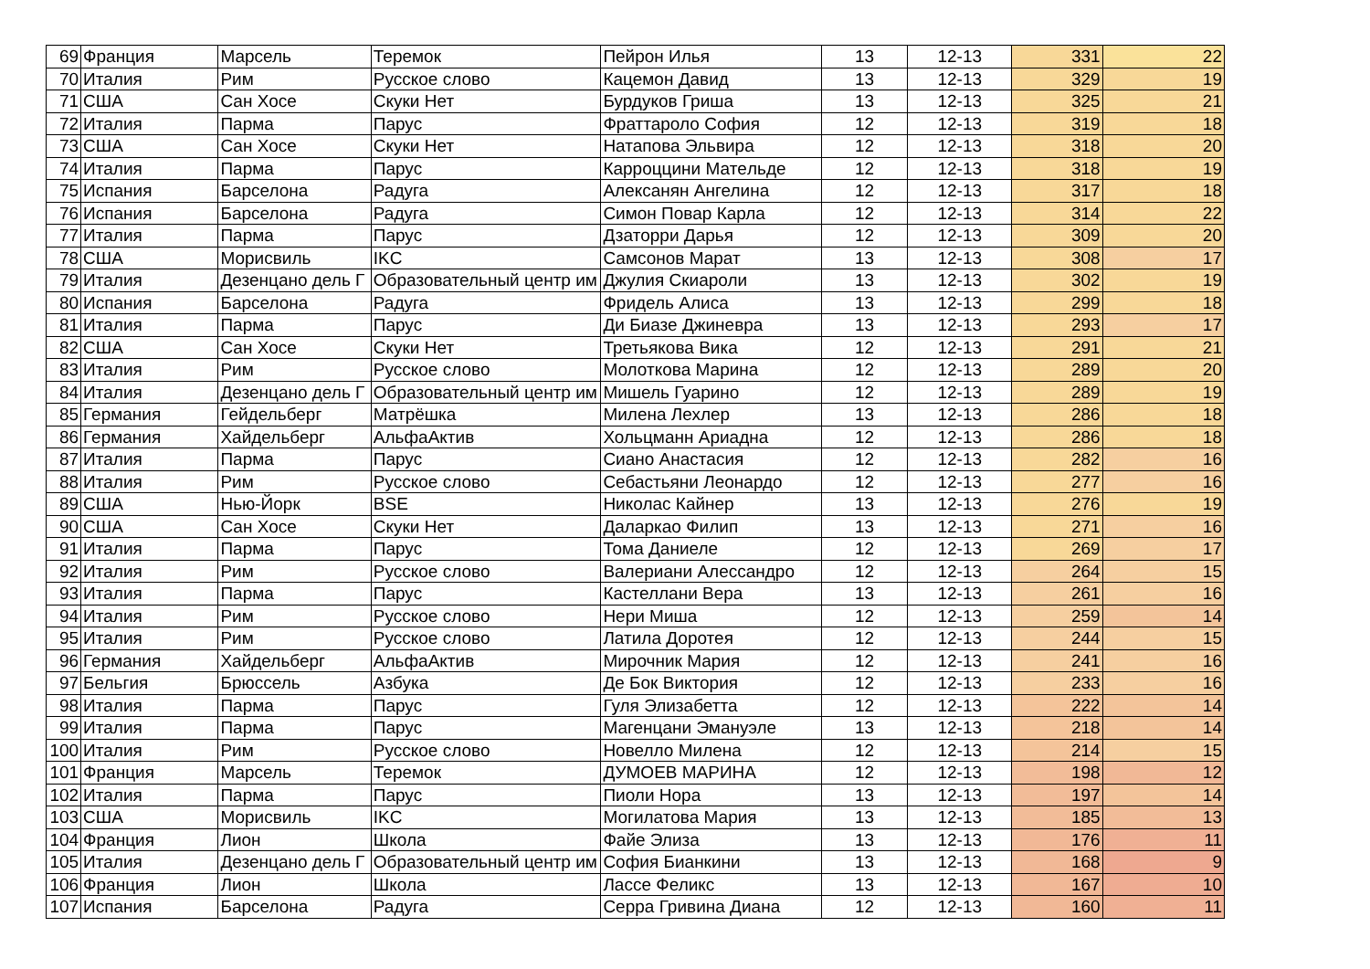| 69 | Франция | Марсель | Теремок | Пейрон Илья | 13 | 12-13 | 331 | 22 |
| 70 | Италия | Рим | Русское слово | Кацемон Давид | 13 | 12-13 | 329 | 19 |
| 71 | США | Сан Хосе | Скуки Нет | Бурдуков Гриша | 13 | 12-13 | 325 | 21 |
| 72 | Италия | Парма | Парус | Фраттароло София | 12 | 12-13 | 319 | 18 |
| 73 | США | Сан Хосе | Скуки Нет | Натапова Эльвира | 12 | 12-13 | 318 | 20 |
| 74 | Италия | Парма | Парус | Карроццини Матeльде | 12 | 12-13 | 318 | 19 |
| 75 | Испания | Барселона | Радуга | Алексанян Ангелина | 12 | 12-13 | 317 | 18 |
| 76 | Испания | Барселона | Радуга | Симон Повар Карла | 12 | 12-13 | 314 | 22 |
| 77 | Италия | Парма | Парус | Дзаторри Дарья | 12 | 12-13 | 309 | 20 |
| 78 | США | Морисвиль | IKC | Самсонов Марат | 13 | 12-13 | 308 | 17 |
| 79 | Италия | Дезенцано дель Г | Образовательный центр им | Джулия Скиароли | 13 | 12-13 | 302 | 19 |
| 80 | Испания | Барселона | Радуга | Фридель Алиса | 13 | 12-13 | 299 | 18 |
| 81 | Италия | Парма | Парус | Ди Биазе Джиневра | 13 | 12-13 | 293 | 17 |
| 82 | США | Сан Хосе | Скуки Нет | Третьякова Вика | 12 | 12-13 | 291 | 21 |
| 83 | Италия | Рим | Русское слово | Молоткова Марина | 12 | 12-13 | 289 | 20 |
| 84 | Италия | Дезенцано дель Г | Образовательный центр им | Мишель Гуарино | 12 | 12-13 | 289 | 19 |
| 85 | Германия | Гейдельберг | Матрёшка | Милена Лехлер | 13 | 12-13 | 286 | 18 |
| 86 | Германия | Хайдельберг | АльфаАктив | Хольцманн Ариадна | 12 | 12-13 | 286 | 18 |
| 87 | Италия | Парма | Парус | Сиано Анастасия | 12 | 12-13 | 282 | 16 |
| 88 | Италия | Рим | Русское слово | Себастьяни Леонардо | 12 | 12-13 | 277 | 16 |
| 89 | США | Нью-Йорк | BSE | Николас Кайнер | 13 | 12-13 | 276 | 19 |
| 90 | США | Сан Хосе | Скуки Нет | Даларкао Филип | 13 | 12-13 | 271 | 16 |
| 91 | Италия | Парма | Парус | Тома Даниеле | 12 | 12-13 | 269 | 17 |
| 92 | Италия | Рим | Русское слово | Валериани Алессандро | 12 | 12-13 | 264 | 15 |
| 93 | Италия | Парма | Парус | Кастеллани Вера | 13 | 12-13 | 261 | 16 |
| 94 | Италия | Рим | Русское слово | Нери Миша | 12 | 12-13 | 259 | 14 |
| 95 | Италия | Рим | Русское слово | Латила Доротея | 12 | 12-13 | 244 | 15 |
| 96 | Германия | Хайдельберг | АльфаАктив | Мирочник Мария | 12 | 12-13 | 241 | 16 |
| 97 | Бельгия | Брюссель | Азбука | Де Бок Виктория | 12 | 12-13 | 233 | 16 |
| 98 | Италия | Парма | Парус | Гуля Элизабетта | 12 | 12-13 | 222 | 14 |
| 99 | Италия | Парма | Парус | Магенцани Эмануэле | 13 | 12-13 | 218 | 14 |
| 100 | Италия | Рим | Русское слово | Новелло Милена | 12 | 12-13 | 214 | 15 |
| 101 | Франция | Марсель | Теремок | ДУМОЕВ МАРИНА | 12 | 12-13 | 198 | 12 |
| 102 | Италия | Парма | Парус | Пиоли Нора | 13 | 12-13 | 197 | 14 |
| 103 | США | Морисвиль | IKC | Могилатова Мария | 13 | 12-13 | 185 | 13 |
| 104 | Франция | Лион | Школа | Файе Элиза | 13 | 12-13 | 176 | 11 |
| 105 | Италия | Дезенцано дель Г | Образовательный центр им | София Бианкини | 13 | 12-13 | 168 | 9 |
| 106 | Франция | Лион | Школа | Лассе Феликс | 13 | 12-13 | 167 | 10 |
| 107 | Испания | Барселона | Радуга | Серра Гривина Диана | 12 | 12-13 | 160 | 11 |